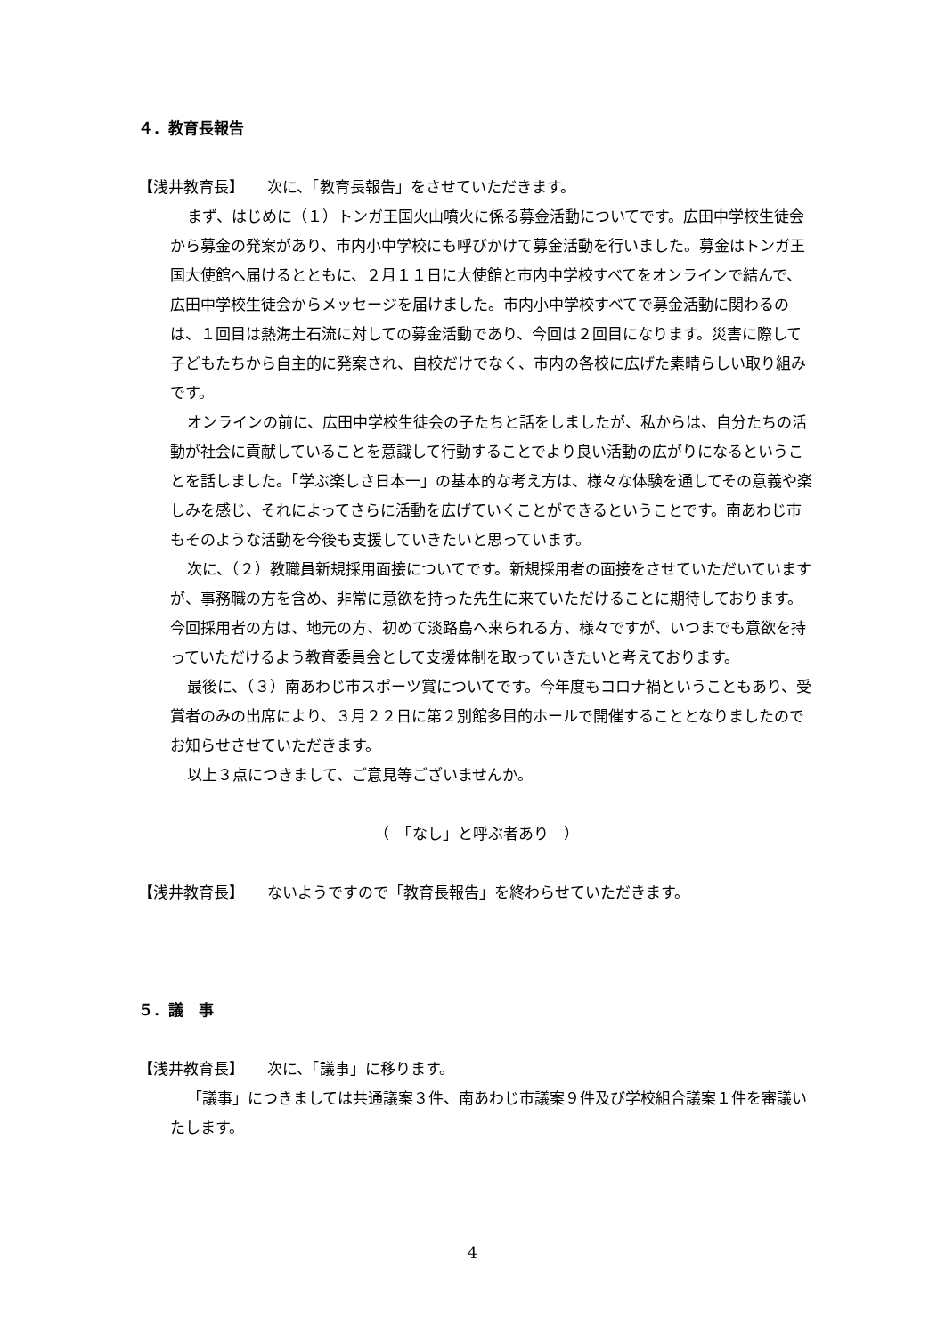４．教育長報告
【浅井教育長】　　次に、「教育長報告」をさせていただきます。
まず、はじめに（１）トンガ王国火山噴火に係る募金活動についてです。広田中学校生徒会から募金の発案があり、市内小中学校にも呼びかけて募金活動を行いました。募金はトンガ王国大使館へ届けるとともに、２月１１日に大使館と市内中学校すべてをオンラインで結んで、広田中学校生徒会からメッセージを届けました。市内小中学校すべてで募金活動に関わるのは、１回目は熱海土石流に対しての募金活動であり、今回は２回目になります。災害に際して子どもたちから自主的に発案され、自校だけでなく、市内の各校に広げた素晴らしい取り組みです。
オンラインの前に、広田中学校生徒会の子たちと話をしましたが、私からは、自分たちの活動が社会に貢献していることを意識して行動することでより良い活動の広がりになるということを話しました。「学ぶ楽しさ日本一」の基本的な考え方は、様々な体験を通してその意義や楽しみを感じ、それによってさらに活動を広げていくことができるということです。南あわじ市もそのような活動を今後も支援していきたいと思っています。
次に、（２）教職員新規採用面接についてです。新規採用者の面接をさせていただいていますが、事務職の方を含め、非常に意欲を持った先生に来ていただけることに期待しております。今回採用者の方は、地元の方、初めて淡路島へ来られる方、様々ですが、いつまでも意欲を持っていただけるよう教育委員会として支援体制を取っていきたいと考えております。
最後に、（３）南あわじ市スポーツ賞についてです。今年度もコロナ禍ということもあり、受賞者のみの出席により、３月２２日に第２別館多目的ホールで開催することとなりましたのでお知らせさせていただきます。
以上３点につきまして、ご意見等ございませんか。
（　「なし」と呼ぶ者あり　）
【浅井教育長】　　ないようですので「教育長報告」を終わらせていただきます。
５．議　事
【浅井教育長】　　次に、「議事」に移ります。
「議事」につきましては共通議案３件、南あわじ市議案９件及び学校組合議案１件を審議いたします。
4